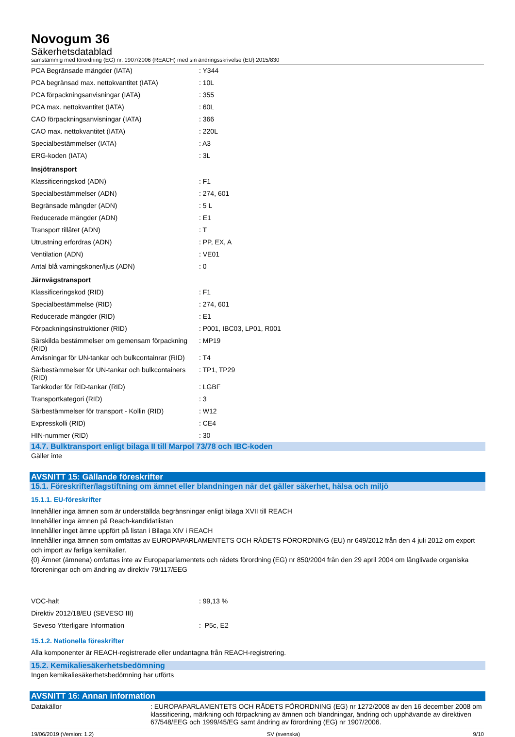Novogum 36
Säkerhetsdatablad
samstämmig med förordning (EG) nr. 1907/2006 (REACH) med sin ändringsskrivelse (EU) 2015/830
| PCA Begränsade mängder (IATA) | : Y344 |
| PCA begränsad max. nettokvantitet (IATA) | : 10L |
| PCA förpackningsanvisningar (IATA) | : 355 |
| PCA max. nettokvantitet (IATA) | : 60L |
| CAO förpackningsanvisningar (IATA) | : 366 |
| CAO max. nettokvantitet (IATA) | : 220L |
| Specialbestämmelser (IATA) | : A3 |
| ERG-koden (IATA) | : 3L |
| Insjötransport | |
| Klassificeringskod (ADN) | : F1 |
| Specialbestämmelser (ADN) | : 274, 601 |
| Begränsade mängder (ADN) | : 5 L |
| Reducerade mängder (ADN) | : E1 |
| Transport tillåtet (ADN) | : T |
| Utrustning erfordras (ADN) | : PP, EX, A |
| Ventilation (ADN) | : VE01 |
| Antal blå varningskoner/ljus (ADN) | : 0 |
| Järnvägstransport | |
| Klassificeringskod (RID) | : F1 |
| Specialbestämmelse (RID) | : 274, 601 |
| Reducerade mängder (RID) | : E1 |
| Förpackningsinstruktioner (RID) | : P001, IBC03, LP01, R001 |
| Särskilda bestämmelser om gemensam förpackning (RID) | : MP19 |
| Anvisningar för UN-tankar och bulkcontainrar (RID) | : T4 |
| Särbestämmelser för UN-tankar och bulkcontainers (RID) | : TP1, TP29 |
| Tankkoder för RID-tankar (RID) | : LGBF |
| Transportkategori (RID) | : 3 |
| Särbestämmelser för transport - Kollin (RID) | : W12 |
| Expresskolli (RID) | : CE4 |
| HIN-nummer (RID) | : 30 |
14.7. Bulktransport enligt bilaga II till Marpol 73/78 och IBC-koden
Gäller inte
AVSNITT 15: Gällande föreskrifter
15.1. Föreskrifter/lagstiftning om ämnet eller blandningen när det gäller säkerhet, hälsa och miljö
15.1.1. EU-föreskrifter
Innehåller inga ämnen som är underställda begränsningar enligt bilaga XVII till REACH
Innehåller inga ämnen på Reach-kandidatlistan
Innehåller inget ämne uppfört på listan i Bilaga XIV i REACH
Innehåller inga ämnen som omfattas av EUROPAPARLAMENTETS OCH RÅDETS FÖRORDNING (EU) nr 649/2012 från den 4 juli 2012 om export och import av farliga kemikalier.
{0} Ämnet (ämnena) omfattas inte av Europaparlamentets och rådets förordning (EG) nr 850/2004 från den 29 april 2004 om långlivade organiska föroreningar och om ändring av direktiv 79/117/EEG
| VOC-halt | : 99,13 % |
| Direktiv 2012/18/EU (SEVESO III) | |
| Seveso Ytterligare Information | : P5c, E2 |
15.1.2. Nationella föreskrifter
Alla komponenter är REACH-registrerade eller undantagna från REACH-registrering.
15.2. Kemikaliesäkerhetsbedömning
Ingen kemikaliesäkerhetsbedömning har utförts
AVSNITT 16: Annan information
| Datakällor | : EUROPAPARLAMENTETS OCH RÅDETS FÖRORDNING (EG) nr 1272/2008 av den 16 december 2008 om klassificering, märkning och förpackning av ämnen och blandningar, ändring och upphävande av direktiven 67/548/EEG och 1999/45/EG samt ändring av förordning (EG) nr 1907/2006. |
19/06/2019 (Version: 1.2) SV (svenska) 9/10